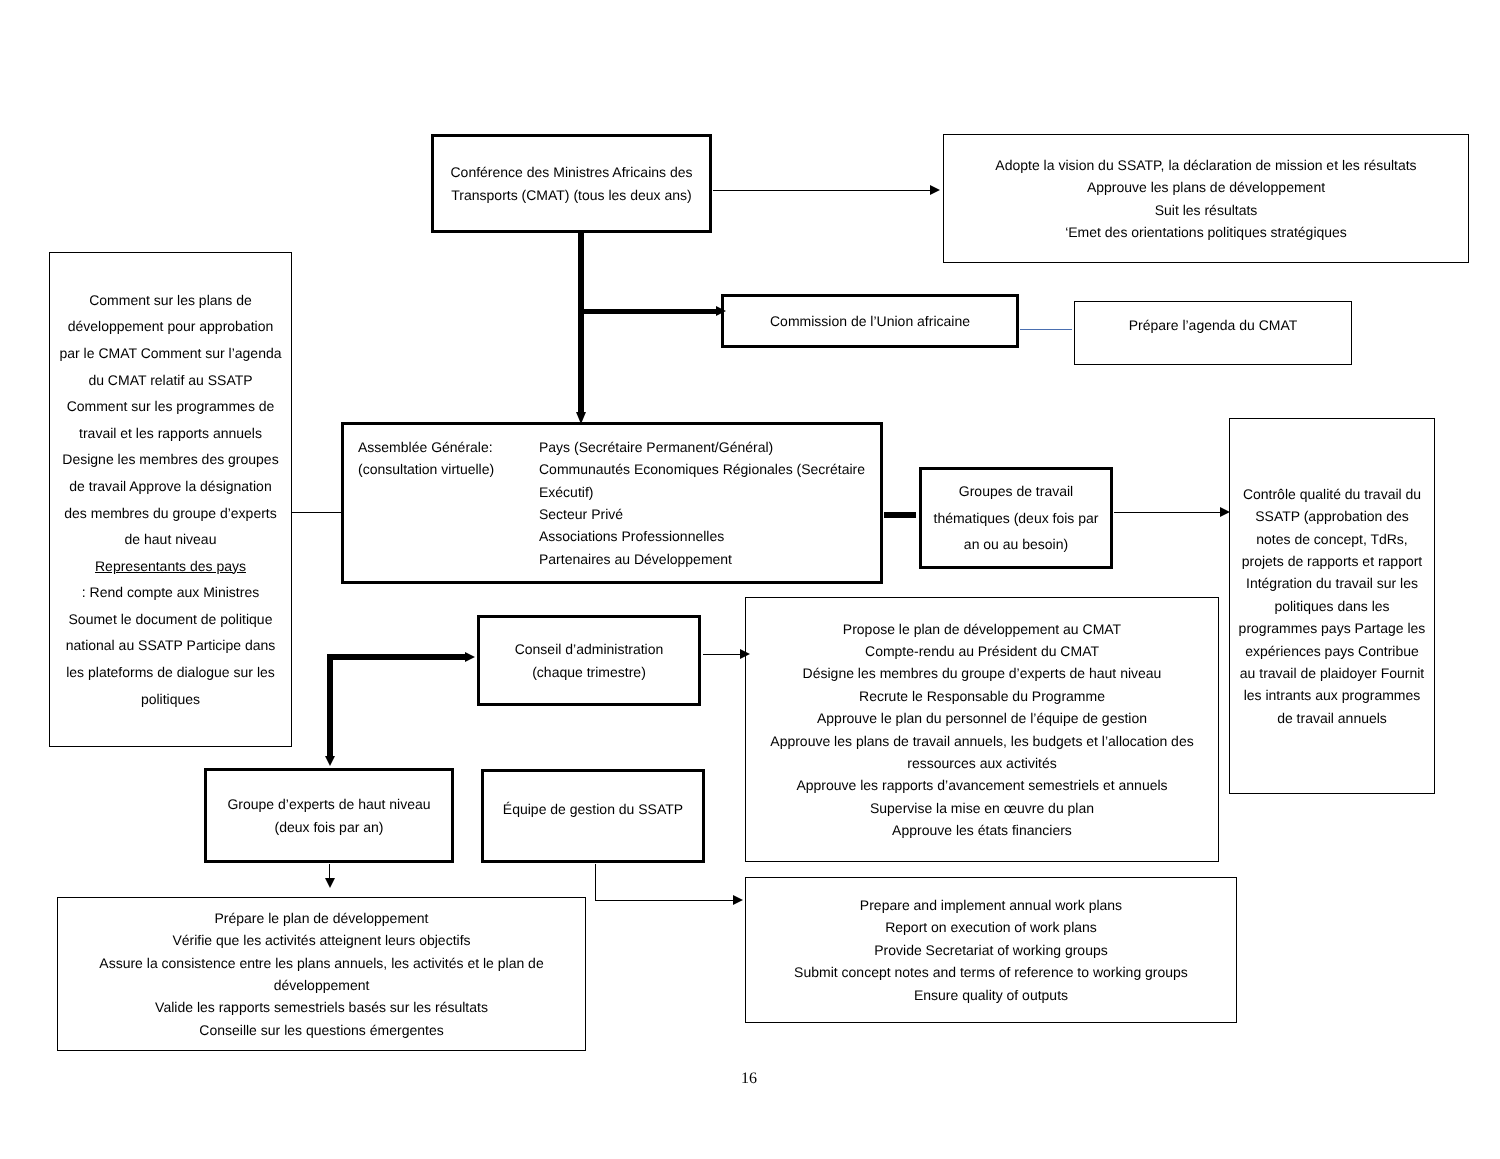Conférence des Ministres Africains des Transports (CMAT) (tous les deux ans)
Adopte la vision du SSATP, la déclaration de mission et les résultats
Approuve les plans de développement
Suit les résultats
‘Emet des orientations politiques stratégiques
Comment sur les plans de développement pour approbation par le CMAT Comment sur l’agenda du CMAT relatif au SSATP Comment sur les programmes de travail et les rapports annuels Designe les membres des groupes de travail Approve la désignation des membres du groupe d’experts de haut niveau
Representants des pays: Rend compte aux Ministres Soumet le document de politique national au SSATP Participe dans les plateforms de dialogue sur les politiques
Commission de l’Union africaine
Prépare l’agenda du CMAT
Assemblée Générale: (consultation virtuelle)
Pays (Secrétaire Permanent/Général)
Communautés Economiques Régionales (Secrétaire Exécutif)
Secteur Privé
Associations Professionnelles
Partenaires au Développement
Groupes de travail thématiques (deux fois par an ou au besoin)
Contrôle qualité du travail du SSATP (approbation des notes de concept, TdRs, projets de rapports et rapport Intégration du travail sur les politiques dans les programmes pays Partage les expériences pays Contribue au travail de plaidoyer Fournit les intrants aux programmes de travail annuels
Conseil d’administration (chaque trimestre)
Propose le plan de développement au CMAT
Compte-rendu au Président du CMAT
Désigne les membres du groupe d’experts de haut niveau
Recrute le Responsable du Programme
Approuve le plan du personnel de l’équipe de gestion
Approuve les plans de travail annuels, les budgets et l’allocation des ressources aux activités
Approuve les rapports d’avancement semestriels et annuels
Supervise la mise en œuvre du plan
Approuve les états financiers
Groupe d’experts de haut niveau (deux fois par an)
Équipe de gestion du SSATP
Prépare le plan de développement
Vérifie que les activités atteignent leurs objectifs
Assure la consistence entre les plans annuels, les activités et le plan de développement
Valide les rapports semestriels basés sur les résultats
Conseille sur les questions émergentes
Prepare and implement annual work plans
Report on execution of work plans
Provide Secretariat of working groups
Submit concept notes and terms of reference to working groups
Ensure quality of outputs
16